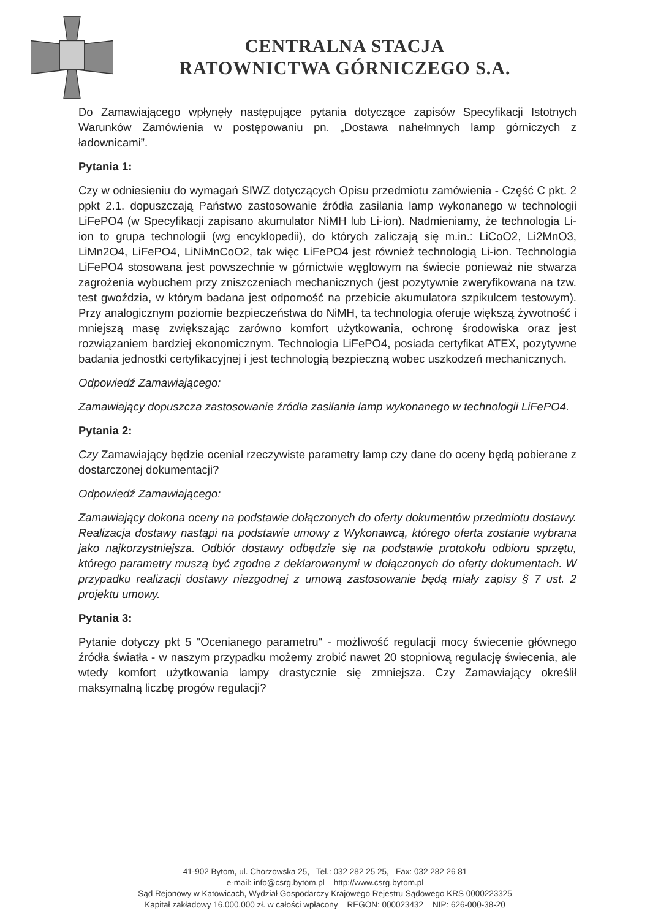CENTRALNA STACJA
RATOWNICTWA GÓRNICZEGO S.A.
Do Zamawiającego wpłynęły następujące pytania dotyczące zapisów Specyfikacji Istotnych Warunków Zamówienia w postępowaniu pn. „Dostawa nahełmnych lamp górniczych z ładownicami”.
Pytania 1:
Czy w odniesieniu do wymagań SIWZ dotyczących Opisu przedmiotu zamówienia - Część C pkt. 2 ppkt 2.1. dopuszczają Państwo zastosowanie źródła zasilania lamp wykonanego w technologii LiFePO4 (w Specyfikacji zapisano akumulator NiMH lub Li-ion). Nadmieniamy, że technologia Li-ion to grupa technologii (wg encyklopedii), do których zaliczają się m.in.: LiCoO2, Li2MnO3, LiMn2O4, LiFePO4, LiNiMnCoO2, tak więc LiFePO4 jest również technologią Li-ion. Technologia LiFePO4 stosowana jest powszechnie w górnictwie węglowym na świecie ponieważ nie stwarza zagrożenia wybuchem przy zniszczeniach mechanicznych (jest pozytywnie zweryfikowana na tzw. test gwoździa, w którym badana jest odporność na przebicie akumulatora szpikulcem testowym). Przy analogicznym poziomie bezpieczeństwa do NiMH, ta technologia oferuje większą żywotność i mniejszą masę zwiększając zarówno komfort użytkowania, ochronę środowiska oraz jest rozwiązaniem bardziej ekonomicznym. Technologia LiFePO4, posiada certyfikat ATEX, pozytywne badania jednostki certyfikacyjnej i jest technologią bezpieczną wobec uszkodzeń mechanicznych.
Odpowiedź Zamawiającego:
Zamawiający dopuszcza zastosowanie źródła zasilania lamp wykonanego w technologii LiFePO4.
Pytania 2:
Czy Zamawiający będzie oceniał rzeczywiste parametry lamp czy dane do oceny będą pobierane z dostarczonej dokumentacji?
Odpowiedź Zamawiającego:
Zamawiający dokona oceny na podstawie dołączonych do oferty dokumentów przedmiotu dostawy. Realizacja dostawy nastąpi na podstawie umowy z Wykonawcą, którego oferta zostanie wybrana jako najkorzystniejsza. Odbiór dostawy odbędzie się na podstawie protokołu odbioru sprzętu, którego parametry muszą być zgodne z deklarowanymi w dołączonych do oferty dokumentach. W przypadku realizacji dostawy niezgodnej z umową zastosowanie będą miały zapisy § 7 ust. 2 projektu umowy.
Pytania 3:
Pytanie dotyczy pkt 5 "Ocenianego parametru" - możliwość regulacji mocy świecenie głównego źródła światła - w naszym przypadku możemy zrobić nawet 20 stopniową regulację świecenia, ale wtedy komfort użytkowania lampy drastycznie się zmniejsza. Czy Zamawiający określił maksymalną liczbę progów regulacji?
41-902 Bytom, ul. Chorzowska 25, Tel.: 032 282 25 25, Fax: 032 282 26 81
e-mail: info@csrg.bytom.pl http://www.csrg.bytom.pl
Sąd Rejonowy w Katowicach, Wydział Gospodarczy Krajowego Rejestru Sądowego KRS 0000223325
Kapitał zakładowy 16.000.000 zł. w całości wpłacony REGON: 000023432 NIP: 626-000-38-20